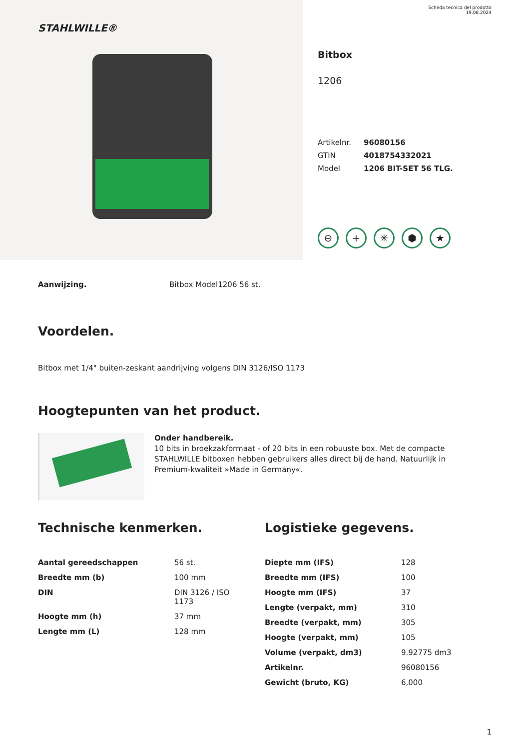STAHLWILLE®
Scheda tecnica del prodotto
19.08.2024
Bitbox
1206
| Artikelnr. | 96080156 |
| GTIN | 4018754332021 |
| Model | 1206 BIT-SET 56 TLG. |
⊖ + ✳ ⬢ ★
Aanwijzing. Bitbox Model1206 56 st.
Voordelen.
Bitbox met 1/4" buiten-zeskant aandrijving volgens DIN 3126/ISO 1173
Hoogtepunten van het product.
Onder handbereik.
10 bits in broekzakformaat - of 20 bits in een robuuste box. Met de compacte STAHLWILLE bitboxen hebben gebruikers alles direct bij de hand. Natuurlijk in Premium-kwaliteit »Made in Germany«.
Technische kenmerken.
| Aantal gereedschappen | 56 st. |
| Breedte mm (b) | 100 mm |
| DIN | DIN 3126 / ISO 1173 |
| Hoogte mm (h) | 37 mm |
| Lengte mm (L) | 128 mm |
Logistieke gegevens.
| Diepte mm (IFS) | 128 |
| Breedte mm (IFS) | 100 |
| Hoogte mm (IFS) | 37 |
| Lengte (verpakt, mm) | 310 |
| Breedte (verpakt, mm) | 305 |
| Hoogte (verpakt, mm) | 105 |
| Volume (verpakt, dm3) | 9.92775 dm3 |
| Artikelnr. | 96080156 |
| Gewicht (bruto, KG) | 6,000 |
1